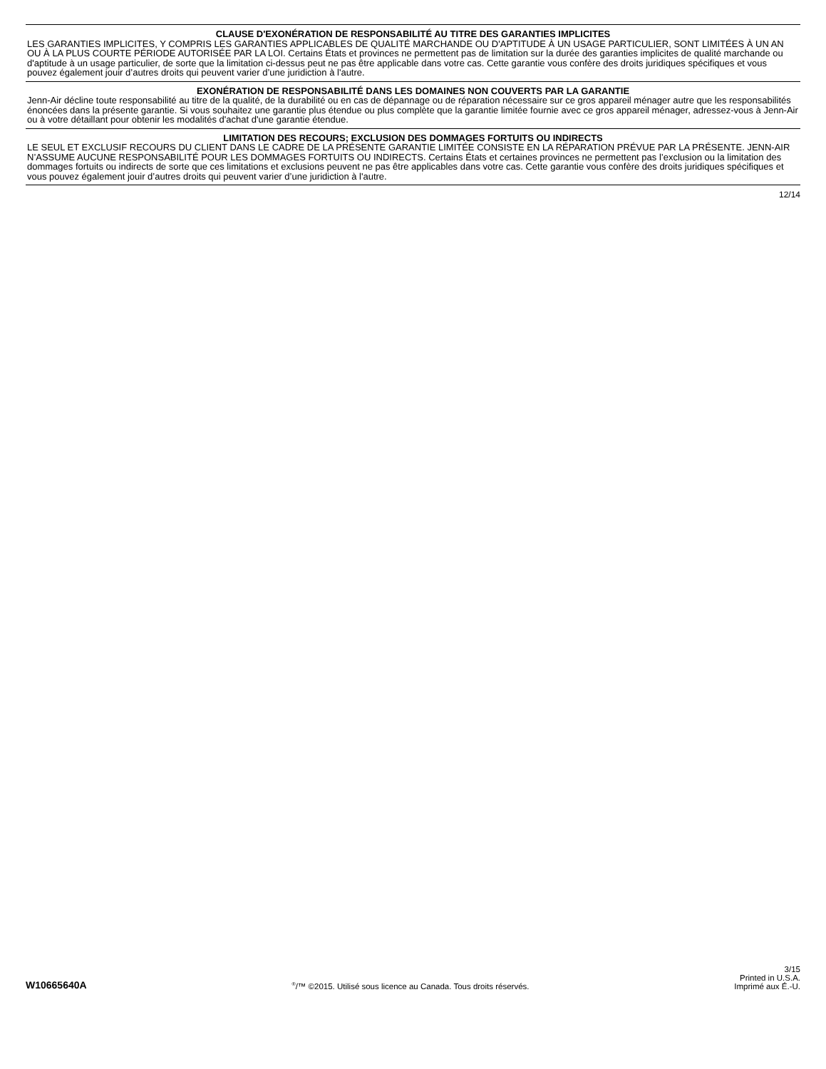CLAUSE D'EXONÉRATION DE RESPONSABILITÉ AU TITRE DES GARANTIES IMPLICITES
LES GARANTIES IMPLICITES, Y COMPRIS LES GARANTIES APPLICABLES DE QUALITÉ MARCHANDE OU D'APTITUDE À UN USAGE PARTICULIER, SONT LIMITÉES À UN AN OU À LA PLUS COURTE PÉRIODE AUTORISÉE PAR LA LOI. Certains États et provinces ne permettent pas de limitation sur la durée des garanties implicites de qualité marchande ou d'aptitude à un usage particulier, de sorte que la limitation ci-dessus peut ne pas être applicable dans votre cas. Cette garantie vous confère des droits juridiques spécifiques et vous pouvez également jouir d’autres droits qui peuvent varier d’une juridiction à l'autre.
EXONÉRATION DE RESPONSABILITÉ DANS LES DOMAINES NON COUVERTS PAR LA GARANTIE
Jenn-Air décline toute responsabilité au titre de la qualité, de la durabilité ou en cas de dépannage ou de réparation nécessaire sur ce gros appareil ménager autre que les responsabilités énoncées dans la présente garantie. Si vous souhaitez une garantie plus étendue ou plus complète que la garantie limitée fournie avec ce gros appareil ménager, adressez-vous à Jenn-Air ou à votre détaillant pour obtenir les modalités d'achat d'une garantie étendue.
LIMITATION DES RECOURS; EXCLUSION DES DOMMAGES FORTUITS OU INDIRECTS
LE SEUL ET EXCLUSIF RECOURS DU CLIENT DANS LE CADRE DE LA PRÉSENTE GARANTIE LIMITÉE CONSISTE EN LA RÉPARATION PRÉVUE PAR LA PRÉSENTE. JENN-AIR N’ASSUME AUCUNE RESPONSABILITÉ POUR LES DOMMAGES FORTUITS OU INDIRECTS. Certains États et certaines provinces ne permettent pas l’exclusion ou la limitation des dommages fortuits ou indirects de sorte que ces limitations et exclusions peuvent ne pas être applicables dans votre cas. Cette garantie vous confère des droits juridiques spécifiques et vous pouvez également jouir d’autres droits qui peuvent varier d’une juridiction à l'autre.
12/14
W10665640A
<sup>®</sup>/™ ©2015. Utilisé sous licence au Canada. Tous droits réservés.
3/15
Printed in U.S.A.
Imprimé aux É.-U.